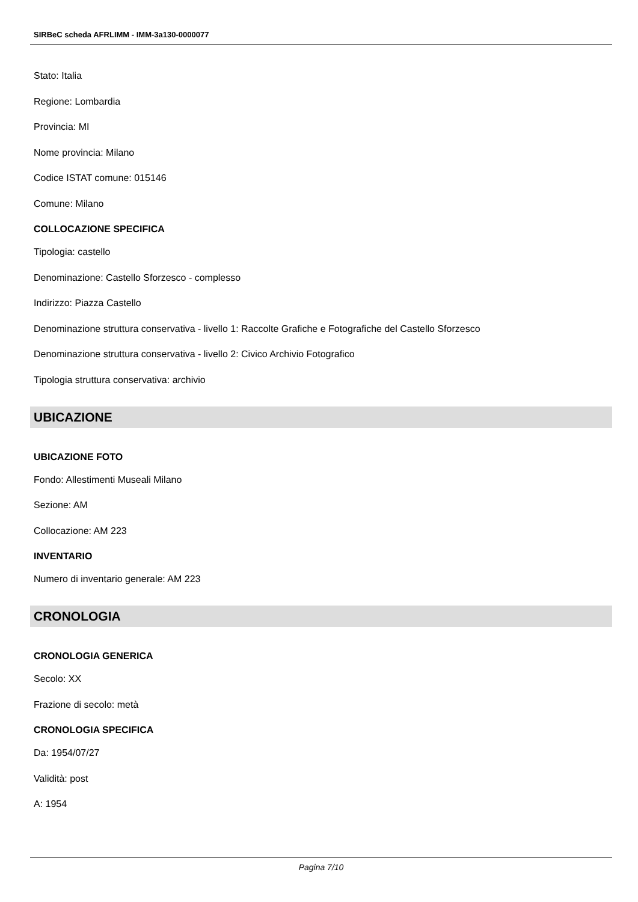SIRBeC scheda AFRLIMM - IMM-3a130-0000077
Stato: Italia
Regione: Lombardia
Provincia: MI
Nome provincia: Milano
Codice ISTAT comune: 015146
Comune: Milano
COLLOCAZIONE SPECIFICA
Tipologia: castello
Denominazione: Castello Sforzesco - complesso
Indirizzo: Piazza Castello
Denominazione struttura conservativa - livello 1: Raccolte Grafiche e Fotografiche del Castello Sforzesco
Denominazione struttura conservativa - livello 2: Civico Archivio Fotografico
Tipologia struttura conservativa: archivio
UBICAZIONE
UBICAZIONE FOTO
Fondo: Allestimenti Museali Milano
Sezione: AM
Collocazione: AM 223
INVENTARIO
Numero di inventario generale: AM 223
CRONOLOGIA
CRONOLOGIA GENERICA
Secolo: XX
Frazione di secolo: metà
CRONOLOGIA SPECIFICA
Da: 1954/07/27
Validità: post
A: 1954
Pagina 7/10